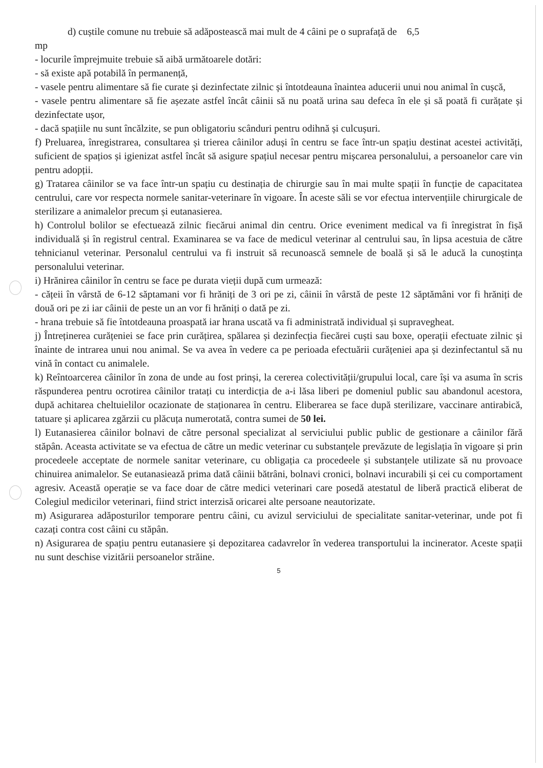d) cuștile comune nu trebuie să adăpostească mai mult de 4 câini pe o suprafață de 6,5
mp
- locurile împrejmuite trebuie să aibă următoarele dotări:
- să existe apă potabilă în permanență,
- vasele pentru alimentare să fie curate și dezinfectate zilnic și întotdeauna înaintea aducerii unui nou animal în cușcă,
- vasele pentru alimentare să fie așezate astfel încât câinii să nu poată urina sau defeca în ele și să poată fi curățate și dezinfectate ușor,
- dacă spațiile nu sunt încălzite, se pun obligatoriu scânduri pentru odihnă și culcușuri.
f) Preluarea, înregistrarea, consultarea și trierea câinilor aduși în centru se face într-un spațiu destinat acestei activități, suficient de spațios și igienizat astfel încât să asigure spațiul necesar pentru mișcarea personalului, a persoanelor care vin pentru adopții.
g) Tratarea câinilor se va face într-un spațiu cu destinația de chirurgie sau în mai multe spații în funcție de capacitatea centrului, care vor respecta normele sanitar-veterinare în vigoare. În aceste săli se vor efectua intervențiile chirurgicale de sterilizare a animalelor precum și eutanasierea.
h) Controlul bolilor se efectuează zilnic fiecărui animal din centru. Orice eveniment medical va fi înregistrat în fișă individuală și în registrul central. Examinarea se va face de medicul veterinar al centrului sau, în lipsa acestuia de către tehnicianul veterinar. Personalul centrului va fi instruit să recunoască semnele de boală și să le aducă la cunoștința personalului veterinar.
i) Hrănirea câinilor în centru se face pe durata vieții după cum urmează:
- cățeii în vârstă de 6-12 săptamani vor fi hrăniți de 3 ori pe zi, câinii în vârstă de peste 12 săptămâni vor fi hrăniți de două ori pe zi iar câinii de peste un an vor fi hrăniți o dată pe zi.
- hrana trebuie să fie întotdeauna proaspată iar hrana uscată va fi administrată individual și supravegheat.
j) Întreținerea curățeniei se face prin curățirea, spălarea și dezinfecția fiecărei cuști sau boxe, operații efectuate zilnic și înainte de intrarea unui nou animal. Se va avea în vedere ca pe perioada efectuării curățeniei apa și dezinfectantul să nu vină în contact cu animalele.
k) Reîntoarcerea câinilor în zona de unde au fost prinși, la cererea colectivității/grupului local, care își va asuma în scris răspunderea pentru ocrotirea câinilor tratați cu interdicția de a-i lăsa liberi pe domeniul public sau abandonul acestora, după achitarea cheltuielilor ocazionate de staționarea în centru. Eliberarea se face după sterilizare, vaccinare antirabică, tatuare și aplicarea zgărzii cu plăcuța numerotată, contra sumei de 50 lei.
l) Eutanasierea câinilor bolnavi de către personal specializat al serviciului public public de gestionare a câinilor fără stăpân. Aceasta activitate se va efectua de către un medic veterinar cu substanțele prevăzute de legislația în vigoare și prin procedeele acceptate de normele sanitar veterinare, cu obligația ca procedeele și substanțele utilizate să nu provoace chinuirea animalelor. Se eutanasiează prima dată câinii bătrâni, bolnavi cronici, bolnavi incurabili și cei cu comportament agresiv. Această operație se va face doar de către medici veterinari care posedă atestatul de liberă practică eliberat de Colegiul medicilor veterinari, fiind strict interzisă oricarei alte persoane neautorizate.
m) Asigurarea adăposturilor temporare pentru câini, cu avizul serviciului de specialitate sanitar-veterinar, unde pot fi cazați contra cost câini cu stăpân.
n) Asigurarea de spațiu pentru eutanasiere și depozitarea cadavrelor în vederea transportului la incinerator. Aceste spații nu sunt deschise vizitării persoanelor străine.
5